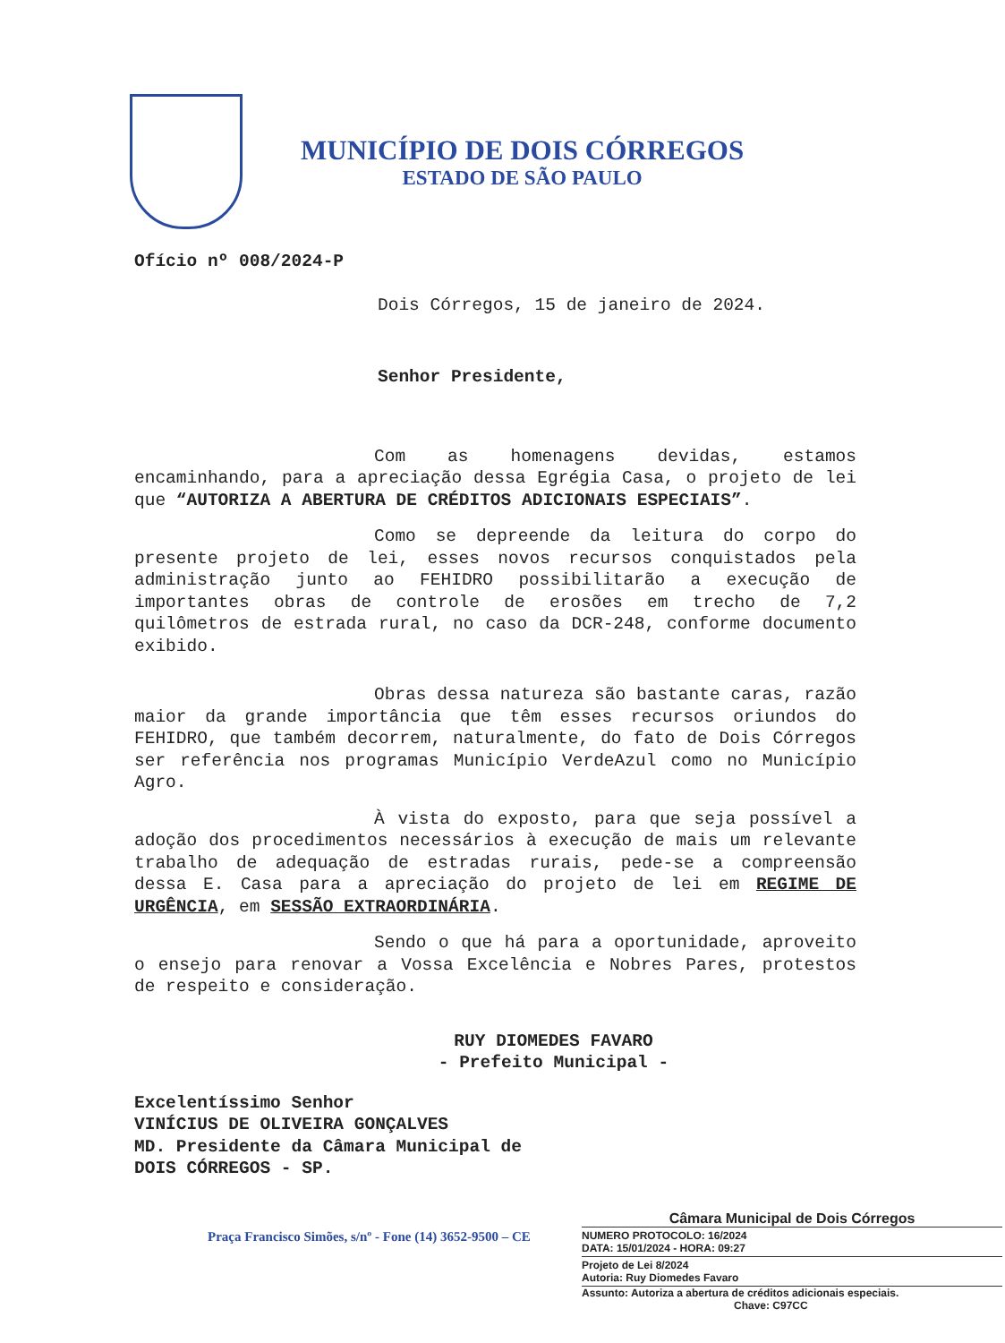MUNICÍPIO DE DOIS CÓRREGOS
ESTADO DE SÃO PAULO
Ofício nº 008/2024-P
Dois Córregos, 15 de janeiro de 2024.
Senhor Presidente,
Com as homenagens devidas, estamos encaminhando, para a apreciação dessa Egrégia Casa, o projeto de lei que “AUTORIZA A ABERTURA DE CRÉDITOS ADICIONAIS ESPECIAIS”.
Como se depreende da leitura do corpo do presente projeto de lei, esses novos recursos conquistados pela administração junto ao FEHIDRO possibilitarão a execução de importantes obras de controle de erosões em trecho de 7,2 quilômetros de estrada rural, no caso da DCR-248, conforme documento exibido.
Obras dessa natureza são bastante caras, razão maior da grande importância que têm esses recursos oriundos do FEHIDRO, que também decorrem, naturalmente, do fato de Dois Córregos ser referência nos programas Município VerdeAzul como no Município Agro.
À vista do exposto, para que seja possível a adoção dos procedimentos necessários à execução de mais um relevante trabalho de adequação de estradas rurais, pede-se a compreensão dessa E. Casa para a apreciação do projeto de lei em REGIME DE URGÊNCIA, em SESSÃO EXTRAORDINÁRIA.
Sendo o que há para a oportunidade, aproveito o ensejo para renovar a Vossa Excelência e Nobres Pares, protestos de respeito e consideração.
RUY DIOMEDES FAVARO
- Prefeito Municipal -
Excelentíssimo Senhor
VINÍCIUS DE OLIVEIRA GONÇALVES
MD. Presidente da Câmara Municipal de
DOIS CÓRREGOS - SP.
Praça Francisco Simões, s/nº - Fone (14) 3652-9500 – CE
Câmara Municipal de Dois Córregos
NUMERO PROTOCOLO: 16/2024
DATA: 15/01/2024 - HORA: 09:27
Projeto de Lei 8/2024
Autoria: Ruy Diomedes Favaro
Assunto: Autoriza a abertura de créditos adicionais especiais.
Chave: C97CC